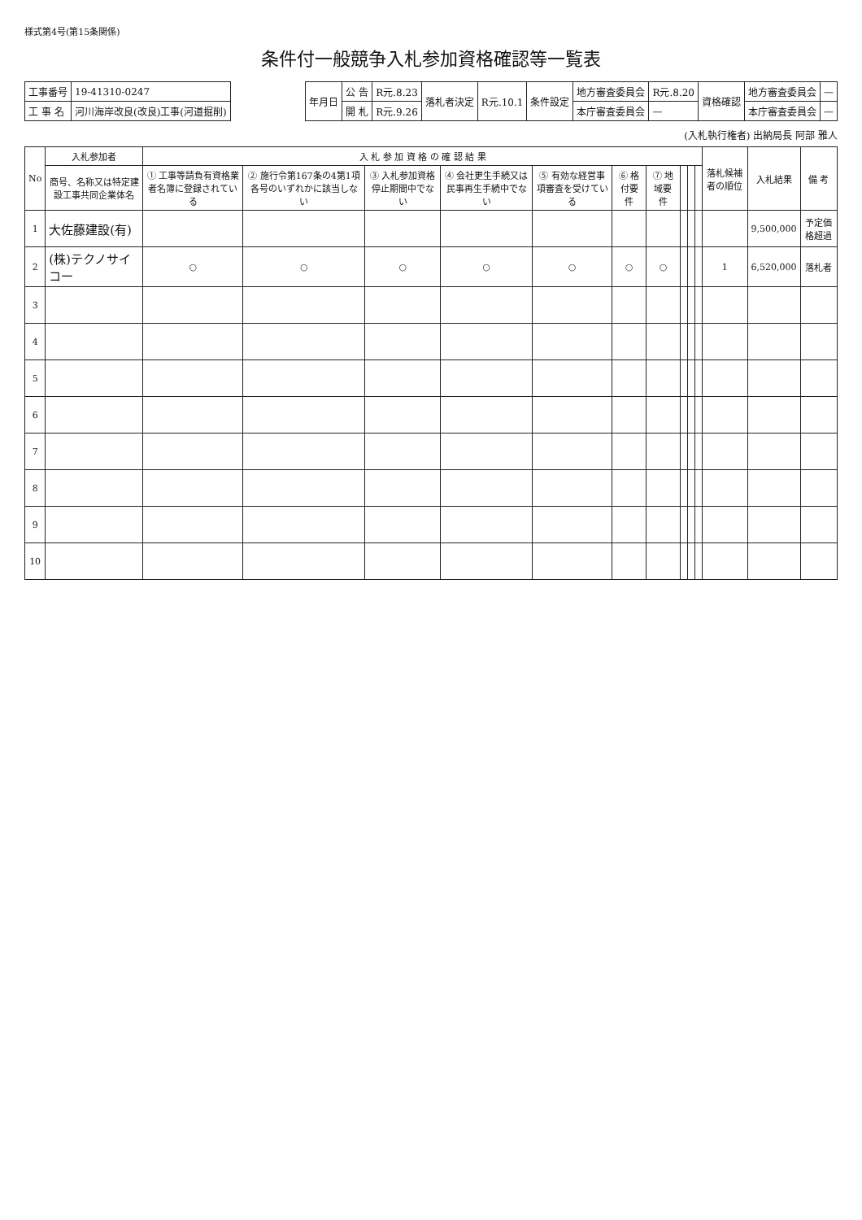様式第4号(第15条関係)
条件付一般競争入札参加資格確認等一覧表
| 工事番号 | 19-41310-0247 |
| 工 事 名 | 河川海岸改良(改良)工事(河道掘削) |
| 年月日 | 公 告 | R元.8.23 | 落札者決定 | R元.10.1 | 条件設定 | 地方審査委員会 | R元.8.20 | 資格確認 | 地方審査委員会 | — |
| | 開 札 | R元.9.26 | | | | 本庁審査委員会 | — | | 本庁審査委員会 | — |
(入札執行権者) 出納局長 阿部 雅人
| No | 入札参加者 | 入 札 参 加 資 格 の 確 認 結 果 | | | | | | | | | | 落札候補者の順位 | 入札結果 | 備 考 |
| --- | --- | --- | --- | --- | --- | --- | --- | --- | --- | --- | --- | --- | --- | --- |
| | 商号、名称又は特定建設工事共同企業体名 | ① 工事等請負有資格業者名簿に登録されている | ② 施行令第167条の4第1項各号のいずれかに該当しない | ③ 入札参加資格停止期間中でない | ④ 会社更生手続又は民事再生手続中でない | ⑤ 有効な経営事項審査を受けている | ⑥ 格付要件 | ⑦ 地域要件 | | | | | | |
| 1 | 大佐藤建設(有) | | | | | | | | | | | | 9,500,000 | 予定価格超過 |
| 2 | (株)テクノサイコー | ○ | ○ | ○ | ○ | ○ | ○ | ○ | | | | 1 | 6,520,000 | 落札者 |
| 3 | | | | | | | | | | | | | | |
| 4 | | | | | | | | | | | | | | |
| 5 | | | | | | | | | | | | | | |
| 6 | | | | | | | | | | | | | | |
| 7 | | | | | | | | | | | | | | |
| 8 | | | | | | | | | | | | | | |
| 9 | | | | | | | | | | | | | | |
| 10 | | | | | | | | | | | | | | |